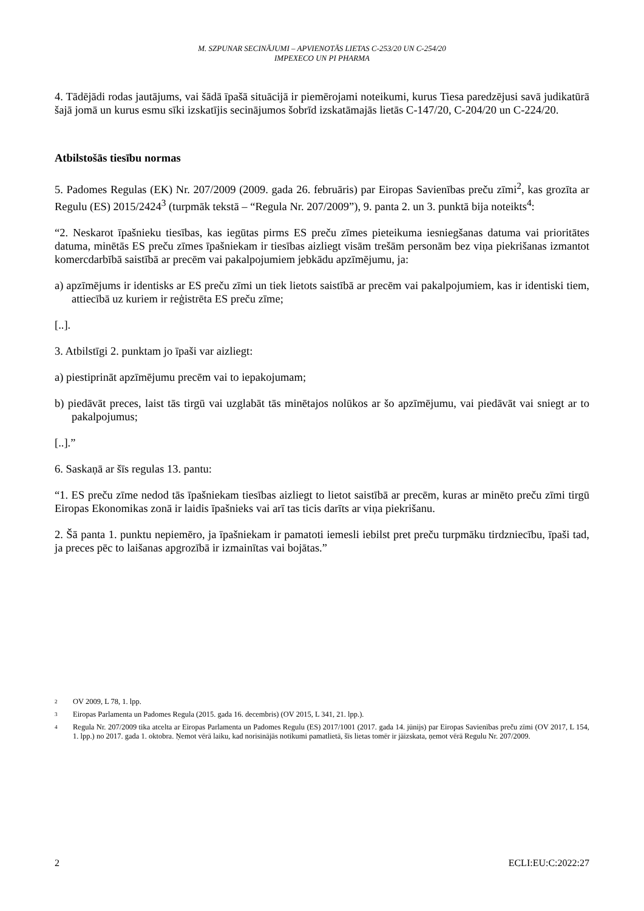M. SZPUNAR SECINĀJUMI – APVIENOTĀS LIETAS C-253/20 UN C-254/20
IMPEXECO UN PI PHARMA
4. Tādējādi rodas jautājums, vai šādā īpašā situācijā ir piemērojami noteikumi, kurus Tiesa paredzējusi savā judikatūrā šajā jomā un kurus esmu sīki izskatījis secinājumos šobrīd izskatāmajās lietās C-147/20, C-204/20 un C-224/20.
Atbilstošās tiesību normas
5. Padomes Regulas (EK) Nr. 207/2009 (2009. gada 26. februāris) par Eiropas Savienības preču zīmi<sup>2</sup>, kas grozīta ar Regulu (ES) 2015/2424<sup>3</sup> (turpmāk tekstā – “Regula Nr. 207/2009”), 9. panta 2. un 3. punktā bija noteikts<sup>4</sup>:
“2. Neskarot īpašnieku tiesības, kas iegūtas pirms ES preču zīmes pieteikuma iesniegšanas datuma vai prioritātes datuma, minētās ES preču zīmes īpašniekam ir tiesības aizliegt visām trešām personām bez viņa piekrišanas izmantot komercdarbībā saistībā ar precēm vai pakalpojumiem jebkādu apzīmējumu, ja:
a) apzīmējums ir identisks ar ES preču zīmi un tiek lietots saistībā ar precēm vai pakalpojumiem, kas ir identiski tiem, attiecībā uz kuriem ir reģistrēta ES preču zīme;
[..].
3. Atbilstīgi 2. punktam jo īpaši var aizliegt:
a) piestiprināt apzīmējumu precēm vai to iepakojumam;
b) piedāvāt preces, laist tās tirgū vai uzglabāt tās minētajos nolūkos ar šo apzīmējumu, vai piedāvāt vai sniegt ar to pakalpojumus;
[..].”
6. Saskaņā ar šīs regulas 13. pantu:
“1. ES preču zīme nedod tās īpašniekam tiesības aizliegt to lietot saistībā ar precēm, kuras ar minēto preču zīmi tirgū Eiropas Ekonomikas zonā ir laidis īpašnieks vai arī tas ticis darīts ar viņa piekrišanu.
2. Šā panta 1. punktu nepiemēro, ja īpašniekam ir pamatoti iemesli iebilst pret preču turpmāku tirdzniecību, īpaši tad, ja preces pēc to laišanas apgrozībā ir izmainītas vai bojātas.”
2 OV 2009, L 78, 1. lpp.
3 Eiropas Parlamenta un Padomes Regula (2015. gada 16. decembris) (OV 2015, L 341, 21. lpp.).
4 Regula Nr. 207/2009 tika atcelta ar Eiropas Parlamenta un Padomes Regulu (ES) 2017/1001 (2017. gada 14. jūnijs) par Eiropas Savienības preču zīmi (OV 2017, L 154, 1. lpp.) no 2017. gada 1. oktobra. Ņemot vērā laiku, kad norisinājās notikumi pamatlietā, šīs lietas tomēr ir jāizskata, ņemot vērā Regulu Nr. 207/2009.
2 ECLI:EU:C:2022:27